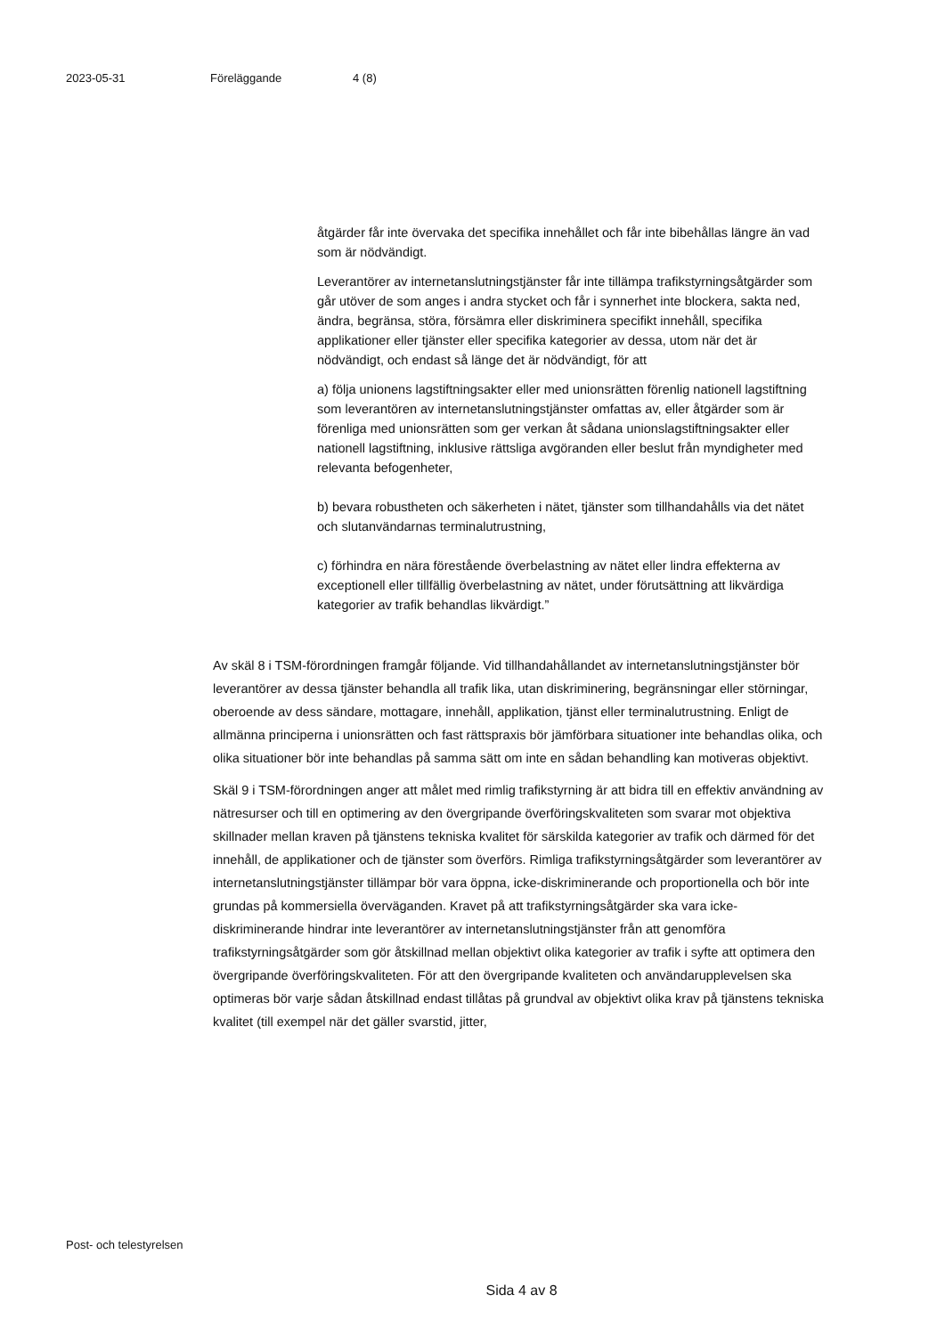2023-05-31 Föreläggande 4 (8)
åtgärder får inte övervaka det specifika innehållet och får inte bibehållas längre än vad som är nödvändigt.
Leverantörer av internetanslutningstjänster får inte tillämpa trafikstyrningsåtgärder som går utöver de som anges i andra stycket och får i synnerhet inte blockera, sakta ned, ändra, begränsa, störa, försämra eller diskriminera specifikt innehåll, specifika applikationer eller tjänster eller specifika kategorier av dessa, utom när det är nödvändigt, och endast så länge det är nödvändigt, för att
a) följa unionens lagstiftningsakter eller med unionsrätten förenlig nationell lagstiftning som leverantören av internetanslutningstjänster omfattas av, eller åtgärder som är förenliga med unionsrätten som ger verkan åt sådana unionslagstiftningsakter eller nationell lagstiftning, inklusive rättsliga avgöranden eller beslut från myndigheter med relevanta befogenheter,
b) bevara robustheten och säkerheten i nätet, tjänster som tillhandahålls via det nätet och slutanvändarnas terminalutrustning,
c) förhindra en nära förestående överbelastning av nätet eller lindra effekterna av exceptionell eller tillfällig överbelastning av nätet, under förutsättning att likvärdiga kategorier av trafik behandlas likvärdigt.”
Av skäl 8 i TSM-förordningen framgår följande. Vid tillhandahållandet av internetanslutningstjänster bör leverantörer av dessa tjänster behandla all trafik lika, utan diskriminering, begränsningar eller störningar, oberoende av dess sändare, mottagare, innehåll, applikation, tjänst eller terminalutrustning. Enligt de allmänna principerna i unionsrätten och fast rättspraxis bör jämförbara situationer inte behandlas olika, och olika situationer bör inte behandlas på samma sätt om inte en sådan behandling kan motiveras objektivt.
Skäl 9 i TSM-förordningen anger att målet med rimlig trafikstyrning är att bidra till en effektiv användning av nätresurser och till en optimering av den övergripande överföringskvaliteten som svarar mot objektiva skillnader mellan kraven på tjänstens tekniska kvalitet för särskilda kategorier av trafik och därmed för det innehåll, de applikationer och de tjänster som överförs. Rimliga trafikstyrningsåtgärder som leverantörer av internetanslutningstjänster tillämpar bör vara öppna, icke-diskriminerande och proportionella och bör inte grundas på kommersiella överväganden. Kravet på att trafikstyrningsåtgärder ska vara icke-diskriminerande hindrar inte leverantörer av internetanslutningstjänster från att genomföra trafikstyrningsåtgärder som gör åtskillnad mellan objektivt olika kategorier av trafik i syfte att optimera den övergripande överföringskvaliteten. För att den övergripande kvaliteten och användarupplevelsen ska optimeras bör varje sådan åtskillnad endast tillåtas på grundval av objektivt olika krav på tjänstens tekniska kvalitet (till exempel när det gäller svarstid, jitter,
Post- och telestyrelsen
Sida 4 av 8